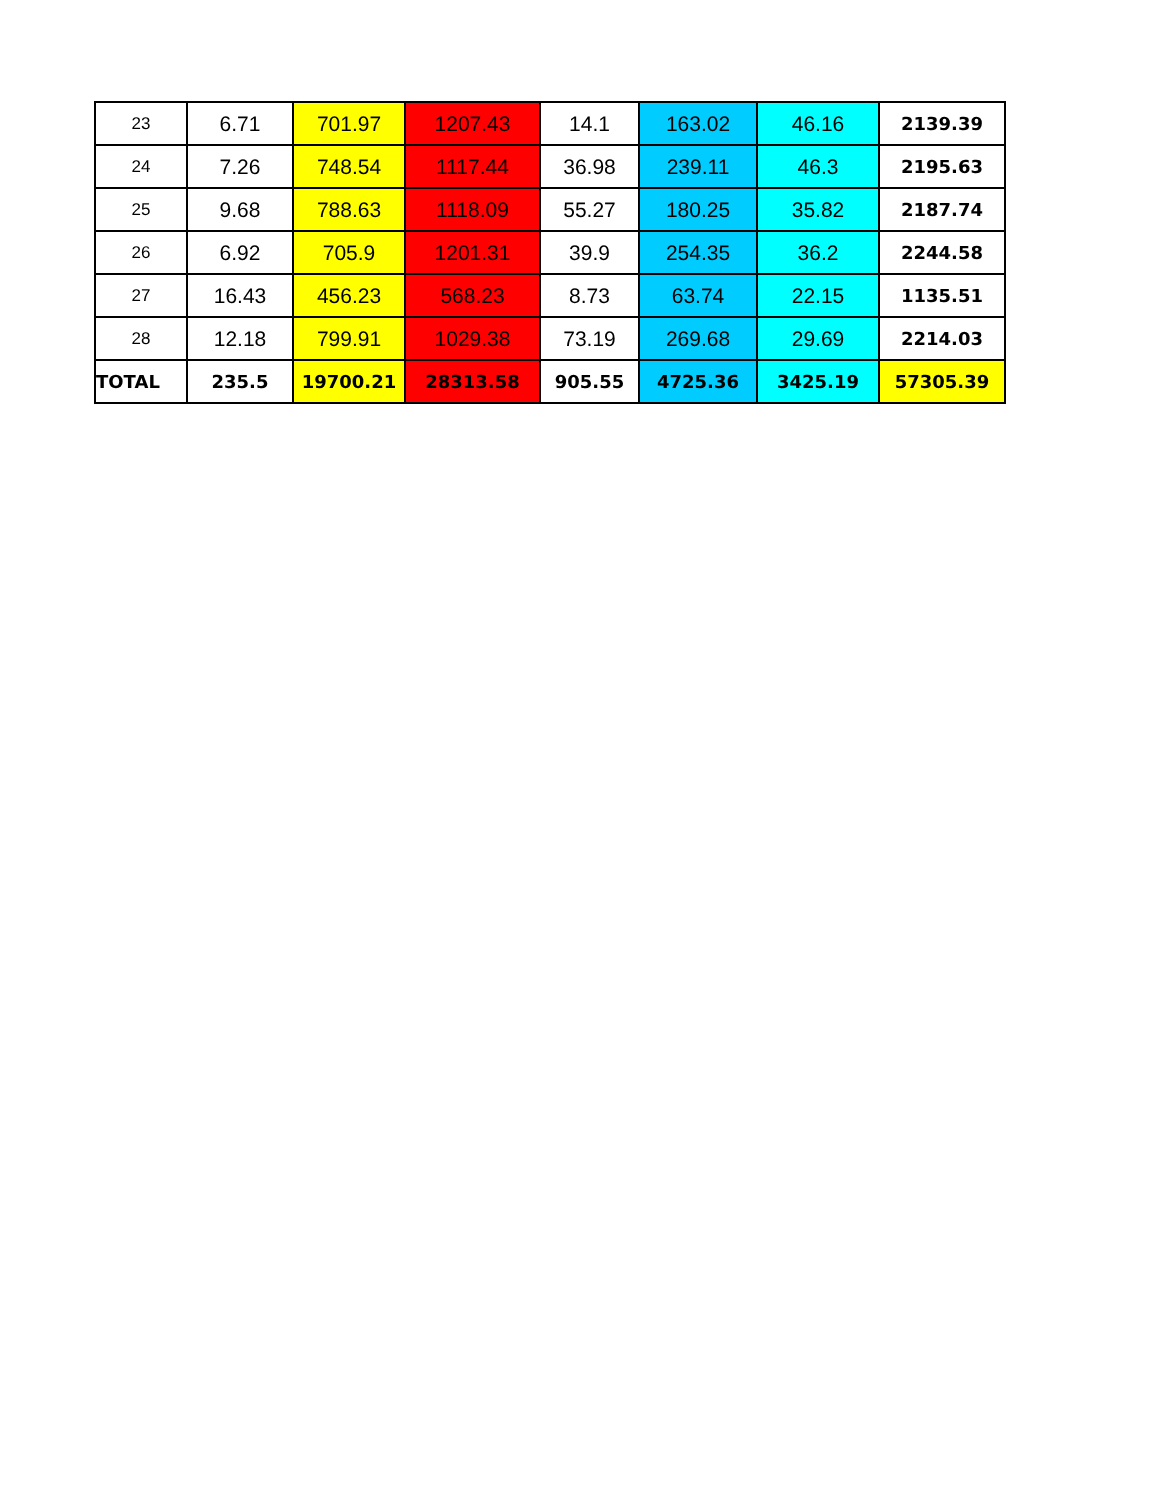| 23 | 6.71 | 701.97 | 1207.43 | 14.1 | 163.02 | 46.16 | 2139.39 |
| 24 | 7.26 | 748.54 | 1117.44 | 36.98 | 239.11 | 46.3 | 2195.63 |
| 25 | 9.68 | 788.63 | 1118.09 | 55.27 | 180.25 | 35.82 | 2187.74 |
| 26 | 6.92 | 705.9 | 1201.31 | 39.9 | 254.35 | 36.2 | 2244.58 |
| 27 | 16.43 | 456.23 | 568.23 | 8.73 | 63.74 | 22.15 | 1135.51 |
| 28 | 12.18 | 799.91 | 1029.38 | 73.19 | 269.68 | 29.69 | 2214.03 |
| TOTAL | 235.5 | 19700.21 | 28313.58 | 905.55 | 4725.36 | 3425.19 | 57305.39 |